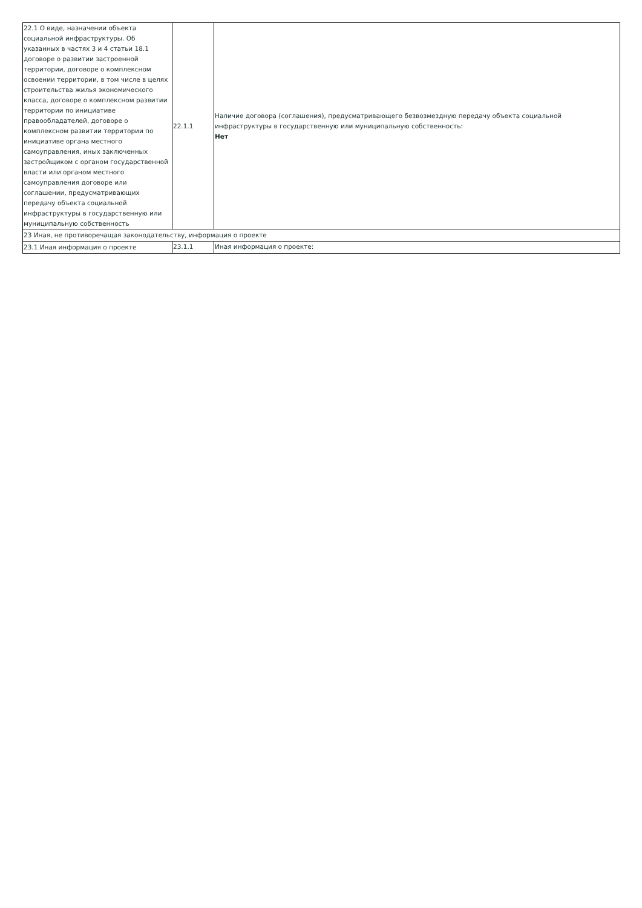| 22.1 О виде, назначении объекта социальной инфраструктуры. Об указанных в частях 3 и 4 статьи 18.1 договоре о развитии застроенной территории, договоре о комплексном освоении территории, в том числе в целях строительства жилья экономического класса, договоре о комплексном развитии территории по инициативе правообладателей, договоре о комплексном развитии территории по инициативе органа местного самоуправления, иных заключенных застройщиком с органом государственной власти или органом местного самоуправления договоре или соглашении, предусматривающих передачу объекта социальной инфраструктуры в государственную или муниципальную собственность | 22.1.1 | Наличие договора (соглашения), предусматривающего безвозмездную передачу объекта социальной инфраструктуры в государственную или муниципальную собственность: Нет |
| 23 Иная, не противоречащая законодательству, информация о проекте | | |
| 23.1 Иная информация о проекте | 23.1.1 | Иная информация о проекте: |